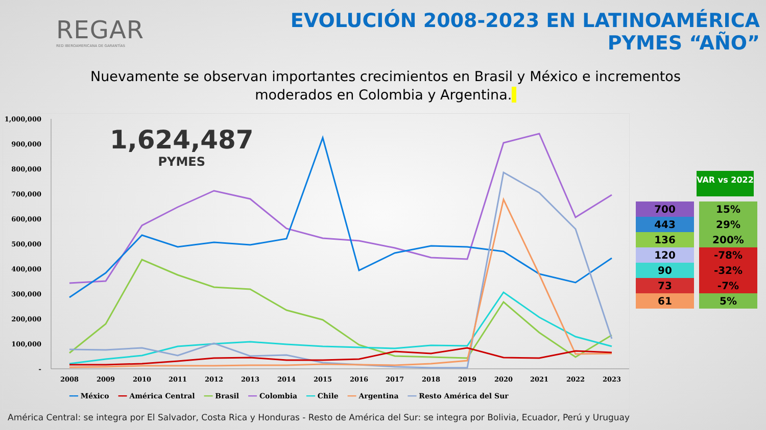REGAR
RED IBEROAMERICANA DE GARANTÍAS
EVOLUCIÓN 2008-2023 EN LATINOAMÉRICA
PYMES “AÑO”
Nuevamente se observan importantes crecimientos en Brasil y México e incrementos moderados en Colombia y Argentina.
1,000,000
900,000
800,000
700,000
600,000
500,000
400,000
300,000
200,000
100,000
-
2008
2009
2010
2011
2012
2013
2014
2015
2016
2017
2018
2019
2020
2021
2022
2023
━━ México ━━ América Central ━━ Brasil ━━ Colombia ━━ Chile ━━ Argentina ━━ Resto América del Sur
1,624,487
PYMES
VAR vs 2022
| 700 | 15% |
| 443 | 29% |
| 136 | 200% |
| 120 | -78% |
| 90 | -32% |
| 73 | -7% |
| 61 | 5% |
América Central: se integra por El Salvador, Costa Rica y Honduras - Resto de América del Sur: se integra por Bolivia, Ecuador, Perú y Uruguay